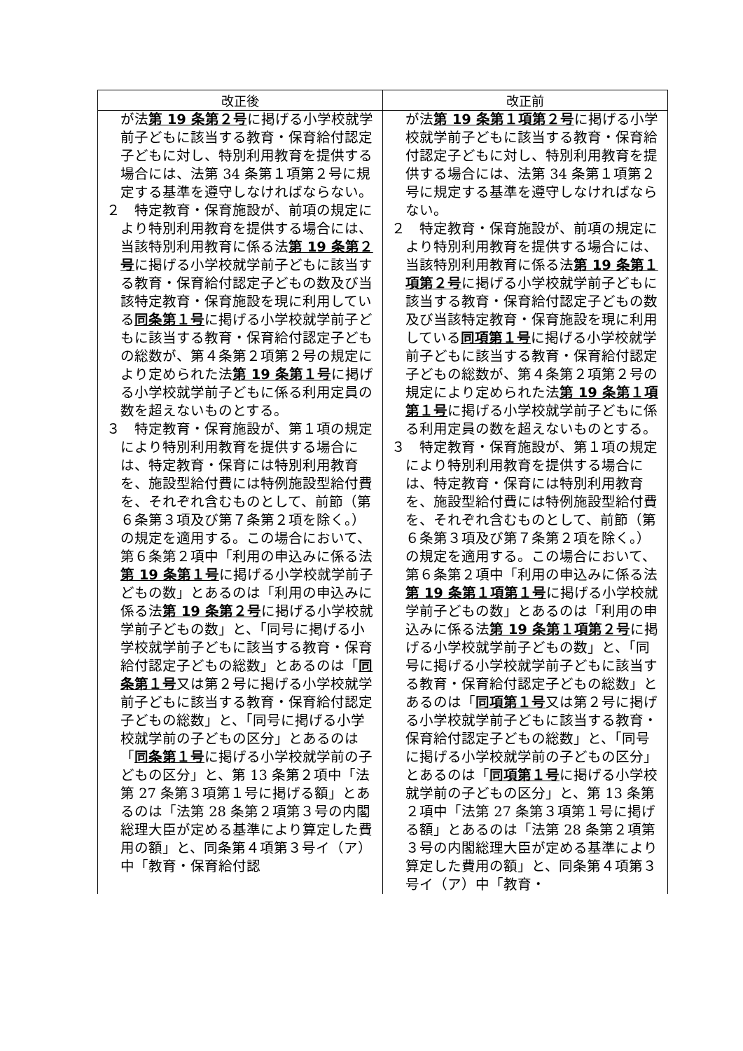| 改正後 | 改正前 |
| --- | --- |
| が法 第 19 条第２号 に掲げる小学校就学前子どもに該当する教育・保育給付認定子どもに対し、特別利用教育を提供する場合には、法第 34 条第１項第２号に規定する基準を遵守しなければならない。 ２ 特定教育・保育施設が、前項の規定により特別利用教育を提供する場合には、当該特別利用教育に係る法 第 19 条第２号 に掲げる小学校就学前子どもに該当する教育・保育給付認定子どもの数及び当該特定教育・保育施設を現に利用している 同条第１号 に掲げる小学校就学前子どもに該当する教育・保育給付認定子どもの総数が、第４条第２項第２号の規定により定められた法 第 19 条第１号 に掲げる小学校就学前子どもに係る利用定員の数を超えないものとする。 ３ 特定教育・保育施設が、第１項の規定により特別利用教育を提供する場合には、特定教育・保育には特別利用教育を、施設型給付費には特例施設型給付費を、それぞれ含むものとして、前節（第６条第３項及び第７条第２項を除く。）の規定を適用する。この場合において、第６条第２項中「利用の申込みに係る法 第 19 条第１号 に掲げる小学校就学前子どもの数」とあるのは「利用の申込みに係る法 第 19 条第２号 に掲げる小学校就学前子どもの数」と、「同号に掲げる小学校就学前子どもに該当する教育・保育給付認定子どもの総数」とあるのは「 同条第１号 又は第２号に掲げる小学校就学前子どもに該当する教育・保育給付認定子どもの総数」と、「同号に掲げる小学校就学前の子どもの区分」とあるのは「 同条第１号 に掲げる小学校就学前の子どもの区分」と、第 13 条第２項中「法第 27 条第３項第１号に掲げる額」とあるのは「法第 28 条第２項第３号の内閣総理大臣が定める基準により算定した費用の額」と、同条第４項第３号イ（ア）中「教育・保育給付認 | が法 第 19 条第１項第２号 に掲げる小学校就学前子どもに該当する教育・保育給付認定子どもに対し、特別利用教育を提供する場合には、法第 34 条第１項第２号に規定する基準を遵守しなければならない。 ２ 特定教育・保育施設が、前項の規定により特別利用教育を提供する場合には、当該特別利用教育に係る法 第 19 条第１項第２号 に掲げる小学校就学前子どもに該当する教育・保育給付認定子どもの数及び当該特定教育・保育施設を現に利用している 同項第１号 に掲げる小学校就学前子どもに該当する教育・保育給付認定子どもの総数が、第４条第２項第２号の規定により定められた法 第 19 条第１項第１号 に掲げる小学校就学前子どもに係る利用定員の数を超えないものとする。 ３ 特定教育・保育施設が、第１項の規定により特別利用教育を提供する場合には、特定教育・保育には特別利用教育を、施設型給付費には特例施設型給付費を、それぞれ含むものとして、前節（第６条第３項及び第７条第２項を除く。）の規定を適用する。この場合において、第６条第２項中「利用の申込みに係る法 第 19 条第１項第１号 に掲げる小学校就学前子どもの数」とあるのは「利用の申込みに係る法 第 19 条第１項第２号 に掲げる小学校就学前子どもの数」と、「同号に掲げる小学校就学前子どもに該当する教育・保育給付認定子どもの総数」とあるのは「 同項第１号 又は第２号に掲げる小学校就学前子どもに該当する教育・保育給付認定子どもの総数」と、「同号に掲げる小学校就学前の子どもの区分」とあるのは「 同項第１号 に掲げる小学校就学前の子どもの区分」と、第 13 条第２項中「法第 27 条第３項第１号に掲げる額」とあるのは「法第 28 条第２項第３号の内閣総理大臣が定める基準により算定した費用の額」と、同条第４項第３号イ（ア）中「教育・ |